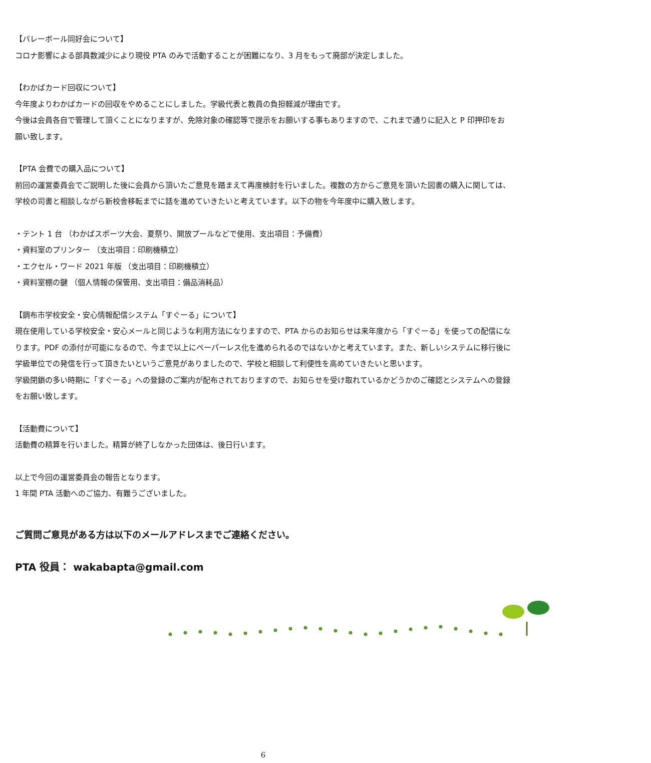【バレーボール同好会について】
コロナ影響による部員数減少により現役 PTA のみで活動することが困難になり、3 月をもって廃部が決定しました。
【わかばカード回収について】
今年度よりわかばカードの回収をやめることにしました。学級代表と教員の負担軽減が理由です。
今後は会員各自で管理して頂くことになりますが、免除対象の確認等で提示をお願いする事もありますので、これまで通りに記入と P 印押印をお願い致します。
【PTA 会費での購入品について】
前回の運営委員会でご説明した後に会員から頂いたご意見を踏まえて再度検討を行いました。複数の方からご意見を頂いた図書の購入に関しては、学校の司書と相談しながら新校舎移転までに話を進めていきたいと考えています。以下の物を今年度中に購入致します。
・テント 1 台 （わかばスポーツ大会、夏祭り、開放プールなどで使用、支出項目：予備費）
・資料室のプリンター （支出項目：印刷機積立）
・エクセル・ワード 2021 年版 （支出項目：印刷機積立）
・資料室棚の鍵 （個人情報の保管用、支出項目：備品消耗品）
【調布市学校安全・安心情報配信システム「すぐーる」について】
現在使用している学校安全・安心メールと同じような利用方法になりますので、PTA からのお知らせは来年度から「すぐーる」を使っての配信になります。PDF の添付が可能になるので、今まで以上にペーパーレス化を進められるのではないかと考えています。また、新しいシステムに移行後に学級単位での発信を行って頂きたいというご意見がありましたので、学校と相談して利便性を高めていきたいと思います。
学級閉鎖の多い時期に「すぐーる」への登録のご案内が配布されておりますので、お知らせを受け取れているかどうかのご確認とシステムへの登録をお願い致します。
【活動費について】
活動費の精算を行いました。精算が終了しなかった団体は、後日行います。
以上で今回の運営委員会の報告となります。
1 年間 PTA 活動へのご協力、有難うございました。
ご質問ご意見がある方は以下のメールアドレスまでご連絡ください。
PTA 役員： wakabapta@gmail.com
6